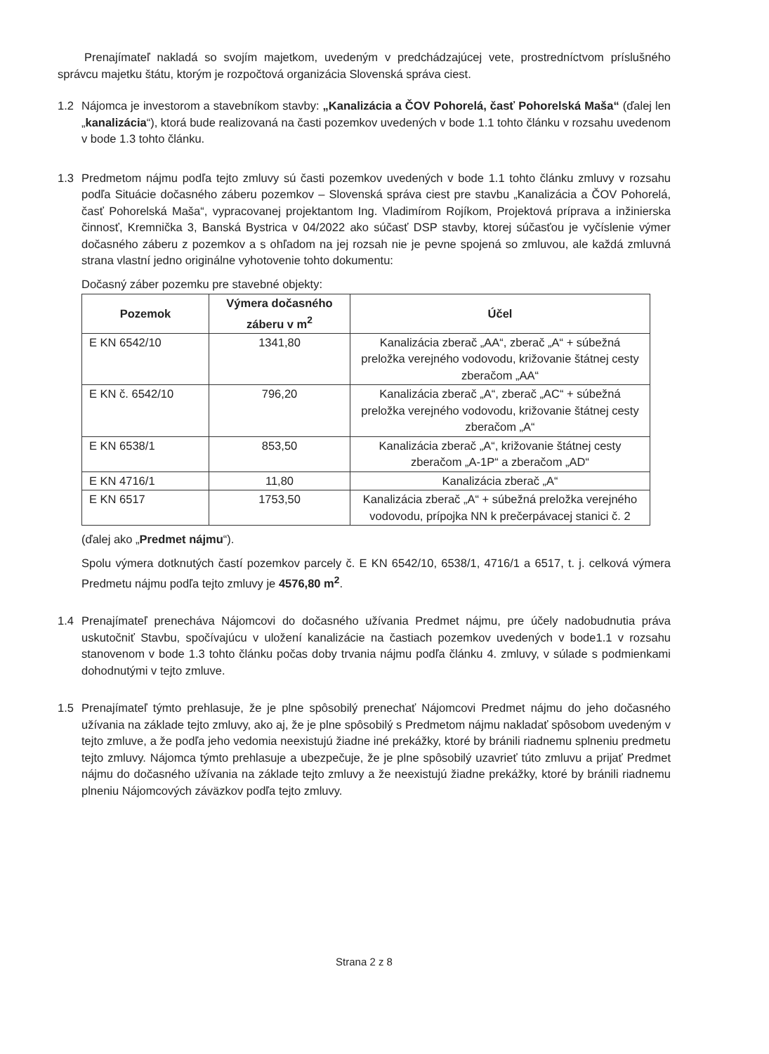Prenajímateľ nakladá so svojím majetkom, uvedeným v predchádzajúcej vete, prostredníctvom príslušného správcu majetku štátu, ktorým je rozpočtová organizácia Slovenská správa ciest.
1.2 Nájomca je investorom a stavebníkom stavby: „Kanalizácia a ČOV Pohorelá, časť Pohorelská Maša“ (ďalej len „kanalizácia“), ktorá bude realizovaná na časti pozemkov uvedených v bode 1.1 tohto článku v rozsahu uvedenom v bode 1.3 tohto článku.
1.3 Predmetom nájmu podľa tejto zmluvy sú časti pozemkov uvedených v bode 1.1 tohto článku zmluvy v rozsahu podľa Situácie dočasného záberu pozemkov – Slovenská správa ciest pre stavbu „Kanalizácia a ČOV Pohorelá, časť Pohorelská Maša“, vypracovanej projektantom Ing. Vladimírom Rojíkom, Projektová príprava a inžinierska činnosť, Kremnička 3, Banská Bystrica v 04/2022 ako súčasť DSP stavby, ktorej súčasťou je vyčíslenie výmer dočasného záberu z pozemkov a s ohľadom na jej rozsah nie je pevne spojená so zmluvou, ale každá zmluvná strana vlastní jedno originálne vyhotovenie tohto dokumentu:
Dočasný záber pozemku pre stavebné objekty:
| Pozemok | Výmera dočasného záberu v m<sup>2</sup> | Účel |
| --- | --- | --- |
| E KN 6542/10 | 1341,80 | Kanalizácia zberač „AA“, zberač „A“ + súbežná preložka verejného vodovodu, križovanie štátnej cesty zberačom „AA“ |
| E KN č. 6542/10 | 796,20 | Kanalizácia zberač „A“, zberač „AC“ + súbežná preložka verejného vodovodu, križovanie štátnej cesty zberačom „A“ |
| E KN 6538/1 | 853,50 | Kanalizácia zberač „A“, križovanie štátnej cesty zberačom „A-1P“ a zberačom „AD“ |
| E KN 4716/1 | 11,80 | Kanalizácia zberač „A“ |
| E KN 6517 | 1753,50 | Kanalizácia zberač „A“ + súbežná preložka verejného vodovodu, prípojka NN k prečerpávacej stanici č. 2 |
(ďalej ako „Predmet nájmu“).
Spolu výmera dotknutých častí pozemkov parcely č. E KN 6542/10, 6538/1, 4716/1 a 6517, t. j. celková výmera Predmetu nájmu podľa tejto zmluvy je 4576,80 m<sup>2</sup>.
1.4 Prenajímateľ prenecháva Nájomcovi do dočasného užívania Predmet nájmu, pre účely nadobudnutia práva uskutočniť Stavbu, spočívajúcu v uložení kanalizácie na častiach pozemkov uvedených v bode1.1 v rozsahu stanovenom v bode 1.3 tohto článku počas doby trvania nájmu podľa článku 4. zmluvy, v súlade s podmienkami dohodnutými v tejto zmluve.
1.5 Prenajímateľ týmto prehlasuje, že je plne spôsobilý prenechať Nájomcovi Predmet nájmu do jeho dočasného užívania na základe tejto zmluvy, ako aj, že je plne spôsobilý s Predmetom nájmu nakladať spôsobom uvedeným v tejto zmluve, a že podľa jeho vedomia neexistujú žiadne iné prekážky, ktoré by bránili riadnemu splneniu predmetu tejto zmluvy. Nájomca týmto prehlasuje a ubezpečuje, že je plne spôsobilý uzavrieť túto zmluvu a prijať Predmet nájmu do dočasného užívania na základe tejto zmluvy a že neexistujú žiadne prekážky, ktoré by bránili riadnemu plneniu Nájomcových záväzkov podľa tejto zmluvy.
Strana 2 z 8